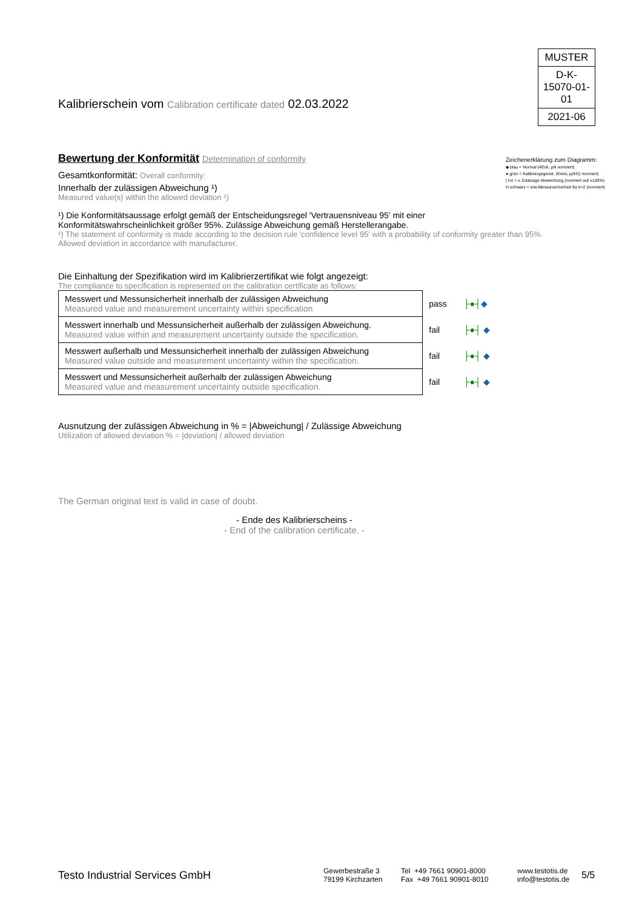MUSTER
D-K-
15070-01-01
2021-06
Zeichenerklärung zum Diagramm:
◆ blau = Normal (4Eck; µN normiert)
● grün = Kalibriergegenst. (Kreis; µ(KG) normiert)
| rot = ± Zulässige Abweichung (normiert auf ±100%)
H schwarz = erw.Messunsicherheit für k=2 (normiert)
Kalibrierschein vom Calibration certificate dated 02.03.2022
Bewertung der Konformität Determination of conformity
Gesamtkonformität: Overall conformity:
Innerhalb der zulässigen Abweichung ¹)
Measured value(s) within the allowed deviation ¹)
¹) Die Konformitätsaussage erfolgt gemäß der Entscheidungsregel 'Vertrauensniveau 95' mit einer
Konformitätswahrscheinlichkeit größer 95%. Zulässige Abweichung gemäß Herstellerangabe.
¹) The statement of conformity is made according to the decision rule 'confidence level 95' with a probability of conformity greater than 95%.
Allowed deviation in accordance with manufacturer.
Die Einhaltung der Spezifikation wird im Kalibrierzertifikat wie folgt angezeigt:
The compliance to specification is represented on the calibration certificate as follows:
| Messwert und Messunsicherheit innerhalb der zulässigen Abweichung Measured value and measurement uncertainty within specification | pass | ├●┤ ◆ |
| Messwert innerhalb und Messunsicherheit außerhalb der zulässigen Abweichung. Measured value within and measurement uncertainty outside the specification. | fail | ├●┤ ◆ |
| Messwert außerhalb und Messunsicherheit innerhalb der zulässigen Abweichung Measured value outside and measurement uncertainty within the specification. | fail | ├●┤ ◆ |
| Messwert und Messunsicherheit außerhalb der zulässigen Abweichung Measured value and measurement uncertainty outside specification. | fail | ├●┤ ◆ |
Ausnutzung der zulässigen Abweichung in % = |Abweichung| / Zulässige Abweichung
Utilization of allowed deviation % = |deviation| / allowed deviation
The German original text is valid in case of doubt.
- Ende des Kalibrierscheins -
- End of the calibration certificate. -
Testo Industrial Services GmbH
Gewerbestraße 3
79199 Kirchzarten
Tel +49 7661 90901-8000
Fax +49 7661 90901-8010
www.testotis.de
info@testotis.de
5/5